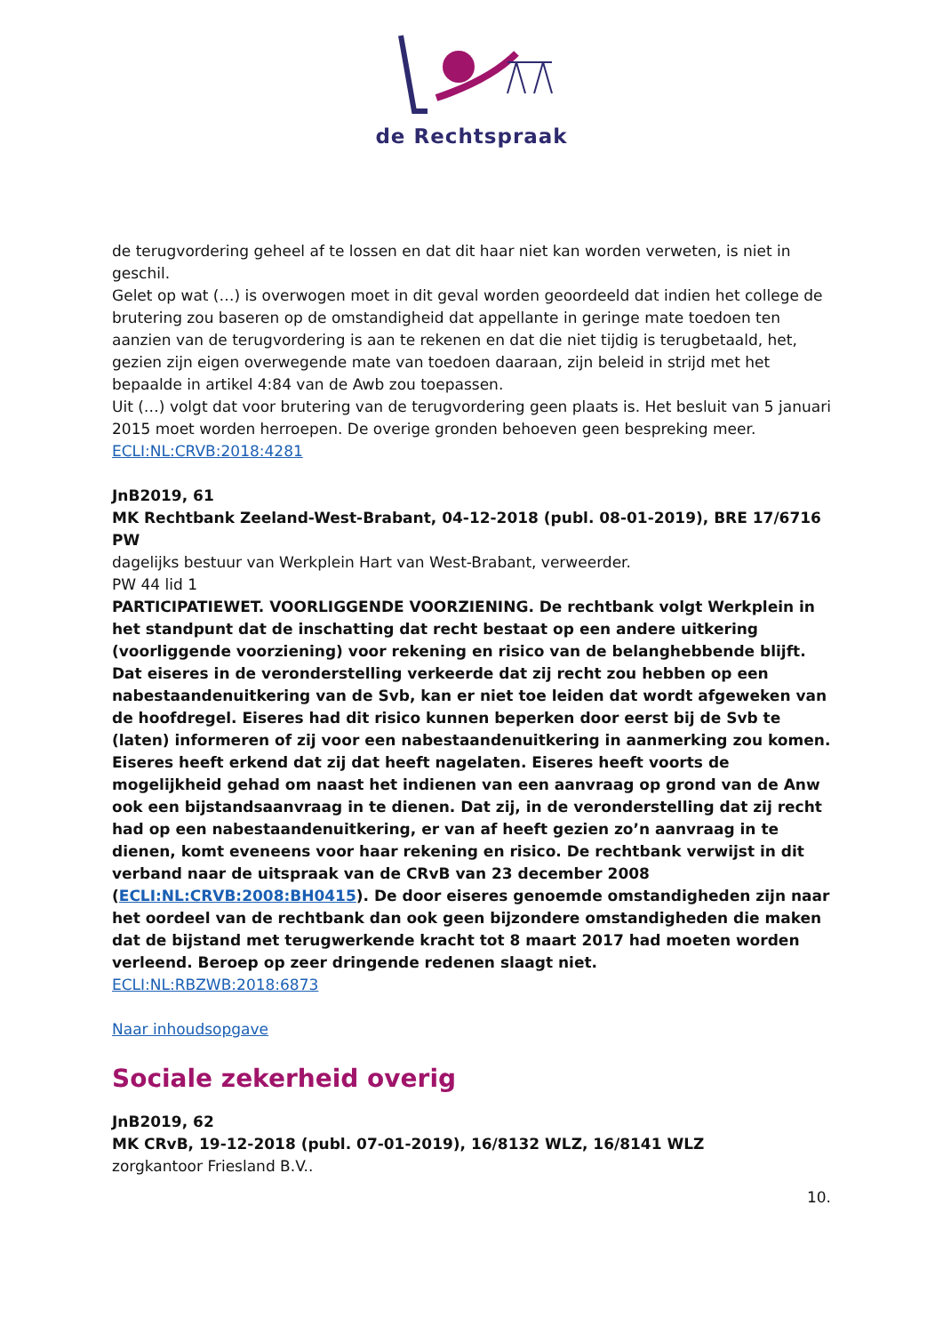de Rechtspraak
de terugvordering geheel af te lossen en dat dit haar niet kan worden verweten, is niet in geschil.
Gelet op wat (…) is overwogen moet in dit geval worden geoordeeld dat indien het college de brutering zou baseren op de omstandigheid dat appellante in geringe mate toedoen ten aanzien van de terugvordering is aan te rekenen en dat die niet tijdig is terugbetaald, het, gezien zijn eigen overwegende mate van toedoen daaraan, zijn beleid in strijd met het bepaalde in artikel 4:84 van de Awb zou toepassen.
Uit (…) volgt dat voor brutering van de terugvordering geen plaats is. Het besluit van 5 januari 2015 moet worden herroepen. De overige gronden behoeven geen bespreking meer.
ECLI:NL:CRVB:2018:4281
JnB2019, 61
MK Rechtbank Zeeland-West-Brabant, 04-12-2018 (publ. 08-01-2019), BRE 17/6716 PW
dagelijks bestuur van Werkplein Hart van West-Brabant, verweerder.
PW 44 lid 1
PARTICIPATIEWET. VOORLIGGENDE VOORZIENING. De rechtbank volgt Werkplein in het standpunt dat de inschatting dat recht bestaat op een andere uitkering (voorliggende voorziening) voor rekening en risico van de belanghebbende blijft. Dat eiseres in de veronderstelling verkeerde dat zij recht zou hebben op een nabestaandenuitkering van de Svb, kan er niet toe leiden dat wordt afgeweken van de hoofdregel. Eiseres had dit risico kunnen beperken door eerst bij de Svb te (laten) informeren of zij voor een nabestaandenuitkering in aanmerking zou komen. Eiseres heeft erkend dat zij dat heeft nagelaten. Eiseres heeft voorts de mogelijkheid gehad om naast het indienen van een aanvraag op grond van de Anw ook een bijstandsaanvraag in te dienen. Dat zij, in de veronderstelling dat zij recht had op een nabestaandenuitkering, er van af heeft gezien zo’n aanvraag in te dienen, komt eveneens voor haar rekening en risico. De rechtbank verwijst in dit verband naar de uitspraak van de CRvB van 23 december 2008 (ECLI:NL:CRVB:2008:BH0415). De door eiseres genoemde omstandigheden zijn naar het oordeel van de rechtbank dan ook geen bijzondere omstandigheden die maken dat de bijstand met terugwerkende kracht tot 8 maart 2017 had moeten worden verleend. Beroep op zeer dringende redenen slaagt niet.
ECLI:NL:RBZWB:2018:6873
Naar inhoudsopgave
Sociale zekerheid overig
JnB2019, 62
MK CRvB, 19-12-2018 (publ. 07-01-2019), 16/8132 WLZ, 16/8141 WLZ
zorgkantoor Friesland B.V..
10.